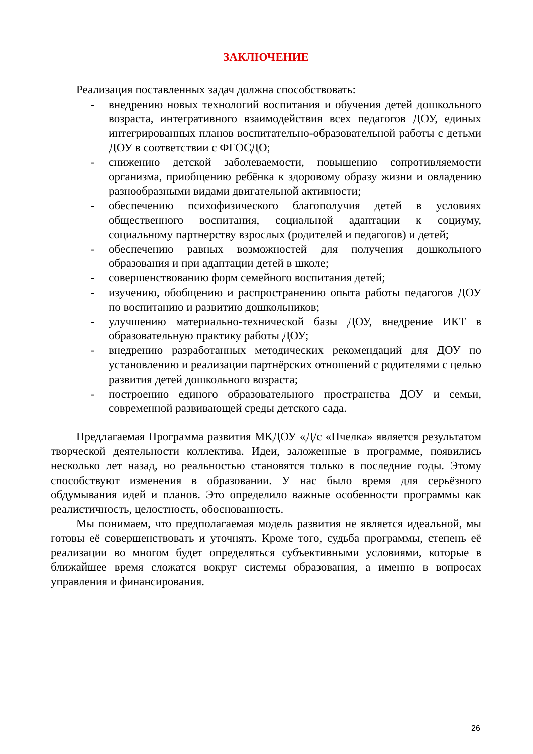ЗАКЛЮЧЕНИЕ
Реализация поставленных задач должна способствовать:
- внедрению новых технологий воспитания и обучения детей дошкольного возраста, интегративного взаимодействия всех педагогов ДОУ, единых интегрированных планов воспитательно-образовательной работы с детьми ДОУ в соответствии с ФГОСДО;
- снижению детской заболеваемости, повышению сопротивляемости организма, приобщению ребёнка к здоровому образу жизни и овладению разнообразными видами двигательной активности;
- обеспечению психофизического благополучия детей в условиях общественного воспитания, социальной адаптации к социуму, социальному партнерству взрослых (родителей и педагогов) и детей;
- обеспечению равных возможностей для получения дошкольного образования и при адаптации детей в школе;
- совершенствованию форм семейного воспитания детей;
- изучению, обобщению и распространению опыта работы педагогов ДОУ по воспитанию и развитию дошкольников;
- улучшению материально-технической базы ДОУ, внедрение ИКТ в образовательную практику работы ДОУ;
- внедрению разработанных методических рекомендаций для ДОУ по установлению и реализации партнёрских отношений с родителями с целью развития детей дошкольного возраста;
- построению единого образовательного пространства ДОУ и семьи, современной развивающей среды детского сада.
Предлагаемая Программа развития МКДОУ «Д/с «Пчелка» является результатом творческой деятельности коллектива. Идеи, заложенные в программе, появились несколько лет назад, но реальностью становятся только в последние годы. Этому способствуют изменения в образовании. У нас было время для серьёзного обдумывания идей и планов. Это определило важные особенности программы как реалистичность, целостность, обоснованность.
Мы понимаем, что предполагаемая модель развития не является идеальной, мы готовы её совершенствовать и уточнять. Кроме того, судьба программы, степень её реализации во многом будет определяться субъективными условиями, которые в ближайшее время сложатся вокруг системы образования, а именно в вопросах управления и финансирования.
26